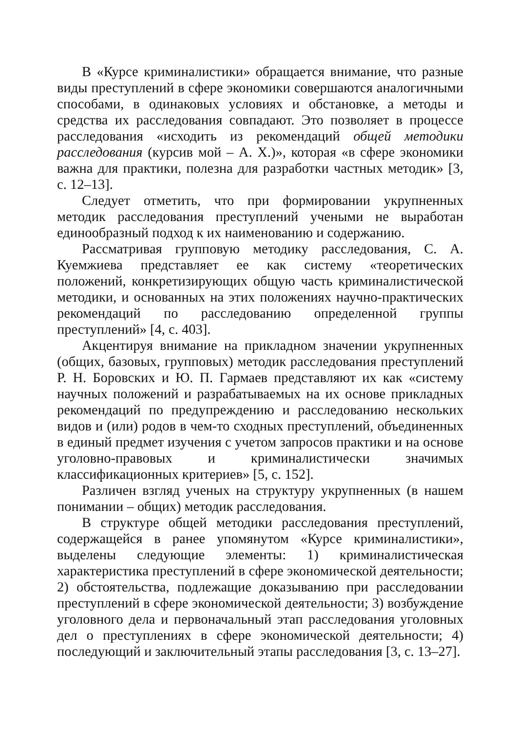В «Курсе криминалистики» обращается внимание, что разные виды преступлений в сфере экономики совершаются аналогичными способами, в одинаковых условиях и обстановке, а методы и средства их расследования совпадают. Это позволяет в процессе расследования «исходить из рекомендаций общей методики расследования (курсив мой – А. Х.)», которая «в сфере экономики важна для практики, полезна для разработки частных методик» [3, с. 12–13].
Следует отметить, что при формировании укрупненных методик расследования преступлений учеными не выработан единообразный подход к их наименованию и содержанию.
Рассматривая групповую методику расследования, С. А. Куемжиева представляет ее как систему «теоретических положений, конкретизирующих общую часть криминалистической методики, и основанных на этих положениях научно-практических рекомендаций по расследованию определенной группы преступлений» [4, с. 403].
Акцентируя внимание на прикладном значении укрупненных (общих, базовых, групповых) методик расследования преступлений Р. Н. Боровских и Ю. П. Гармаев представляют их как «систему научных положений и разрабатываемых на их основе прикладных рекомендаций по предупреждению и расследованию нескольких видов и (или) родов в чем-то сходных преступлений, объединенных в единый предмет изучения с учетом запросов практики и на основе уголовно-правовых и криминалистически значимых классификационных критериев» [5, с. 152].
Различен взгляд ученых на структуру укрупненных (в нашем понимании – общих) методик расследования.
В структуре общей методики расследования преступлений, содержащейся в ранее упомянутом «Курсе криминалистики», выделены следующие элементы: 1) криминалистическая характеристика преступлений в сфере экономической деятельности; 2) обстоятельства, подлежащие доказыванию при расследовании преступлений в сфере экономической деятельности; 3) возбуждение уголовного дела и первоначальный этап расследования уголовных дел о преступлениях в сфере экономической деятельности; 4) последующий и заключительный этапы расследования [3, с. 13–27].